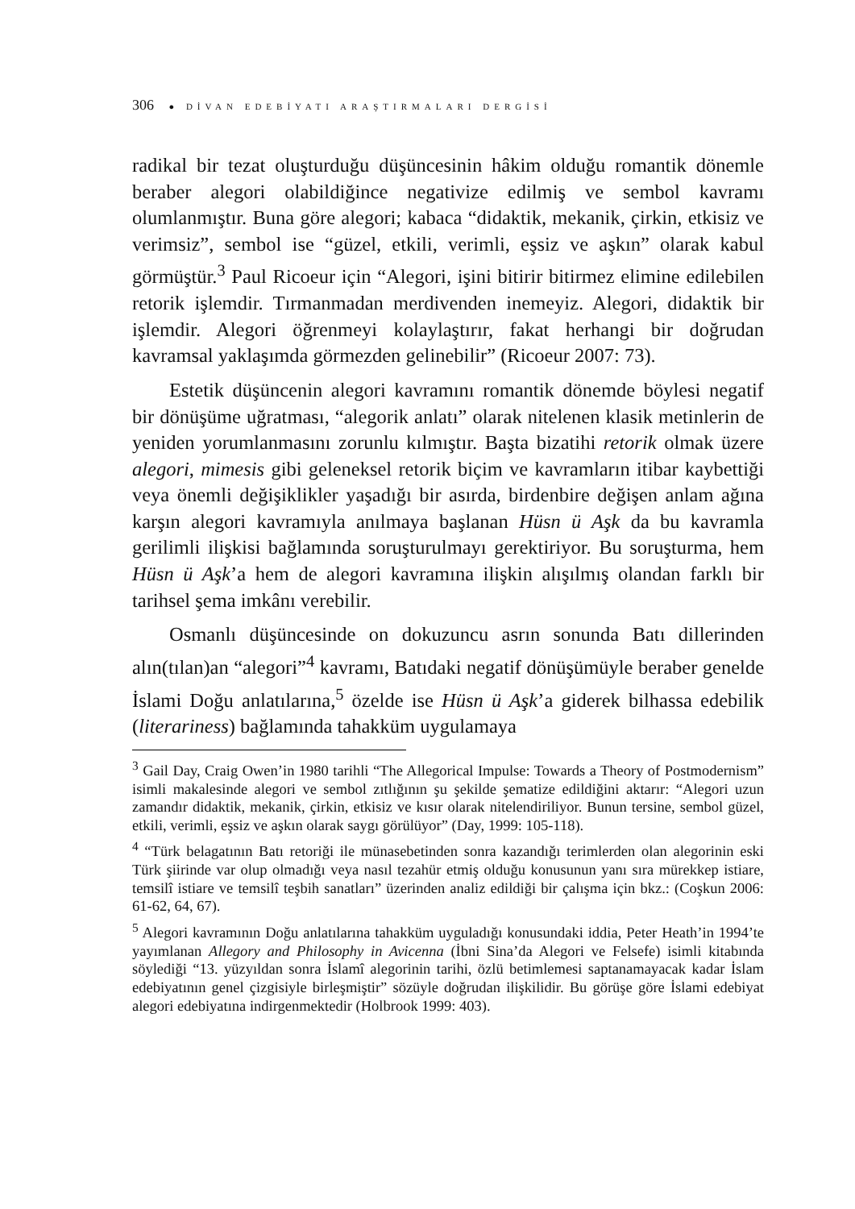306 ● DİVAN EDEBİYATI ARAŞTIRMALARI DERGİSİ
radikal bir tezat oluşturduğu düşüncesinin hâkim olduğu romantik dönemle beraber alegori olabildiğince negativize edilmiş ve sembol kavramı olumlanmıştır. Buna göre alegori; kabaca “didaktik, mekanik, çirkin, etkisiz ve verimsiz”, sembol ise “güzel, etkili, verimli, eşsiz ve aşkın” olarak kabul görmüştür.<sup>3</sup> Paul Ricoeur için “Alegori, işini bitirir bitirmez elimine edilebilen retorik işlemdir. Tırmanmadan merdivenden inemeyiz. Alegori, didaktik bir işlemdir. Alegori öğrenmeyi kolaylaştırır, fakat herhangi bir doğrudan kavramsal yaklaşımda görmezden gelinebilir” (Ricoeur 2007: 73).
Estetik düşüncenin alegori kavramını romantik dönemde böylesi negatif bir dönüşüme uğratması, “alegorik anlatı” olarak nitelenen klasik metinlerin de yeniden yorumlanmasını zorunlu kılmıştır. Başta bizatihi retorik olmak üzere alegori, mimesis gibi geleneksel retorik biçim ve kavramların itibar kaybettiği veya önemli değişiklikler yaşadığı bir asırda, birdenbire değişen anlam ağına karşın alegori kavramıyla anılmaya başlanan Hüsn ü Aşk da bu kavramla gerilimli ilişkisi bağlamında soruşturulmayı gerektiriyor. Bu soruşturma, hem Hüsn ü Aşk’a hem de alegori kavramına ilişkin alışılmış olandan farklı bir tarihsel şema imkânı verebilir.
Osmanlı düşüncesinde on dokuzuncu asrın sonunda Batı dillerinden alın(tılan)an “alegori”<sup>4</sup> kavramı, Batıdaki negatif dönüşümüyle beraber genelde İslami Doğu anlatılarına,<sup>5</sup> özelde ise Hüsn ü Aşk’a giderek bilhassa edebilik (literariness) bağlamında tahakküm uygulamaya
<sup>3</sup> Gail Day, Craig Owen’in 1980 tarihli “The Allegorical Impulse: Towards a Theory of Postmodernism” isimli makalesinde alegori ve sembol zıtlığının şu şekilde şematize edildiğini aktarır: “Alegori uzun zamandır didaktik, mekanik, çirkin, etkisiz ve kısır olarak nitelendiriliyor. Bunun tersine, sembol güzel, etkili, verimli, eşsiz ve aşkın olarak saygı görülüyor” (Day, 1999: 105-118).
<sup>4</sup> “Türk belagatının Batı retoriği ile münasebetinden sonra kazandığı terimlerden olan alegorinin eski Türk şiirinde var olup olmadığı veya nasıl tezahür etmiş olduğu konusunun yanı sıra mürekkep istiare, temsilî istiare ve temsilî teşbih sanatları” üzerinden analiz edildiği bir çalışma için bkz.: (Coşkun 2006: 61-62, 64, 67).
<sup>5</sup> Alegori kavramının Doğu anlatılarına tahakküm uyguladığı konusundaki iddia, Peter Heath’in 1994’te yayımlanan Allegory and Philosophy in Avicenna (İbni Sina’da Alegori ve Felsefe) isimli kitabında söylediği “13. yüzyıldan sonra İslamî alegorinin tarihi, özlü betimlemesi saptanamayacak kadar İslam edebiyatının genel çizgisiyle birleşmiştir” sözüyle doğrudan ilişkilidir. Bu görüşe göre İslami edebiyat alegori edebiyatına indirgenmektedir (Holbrook 1999: 403).